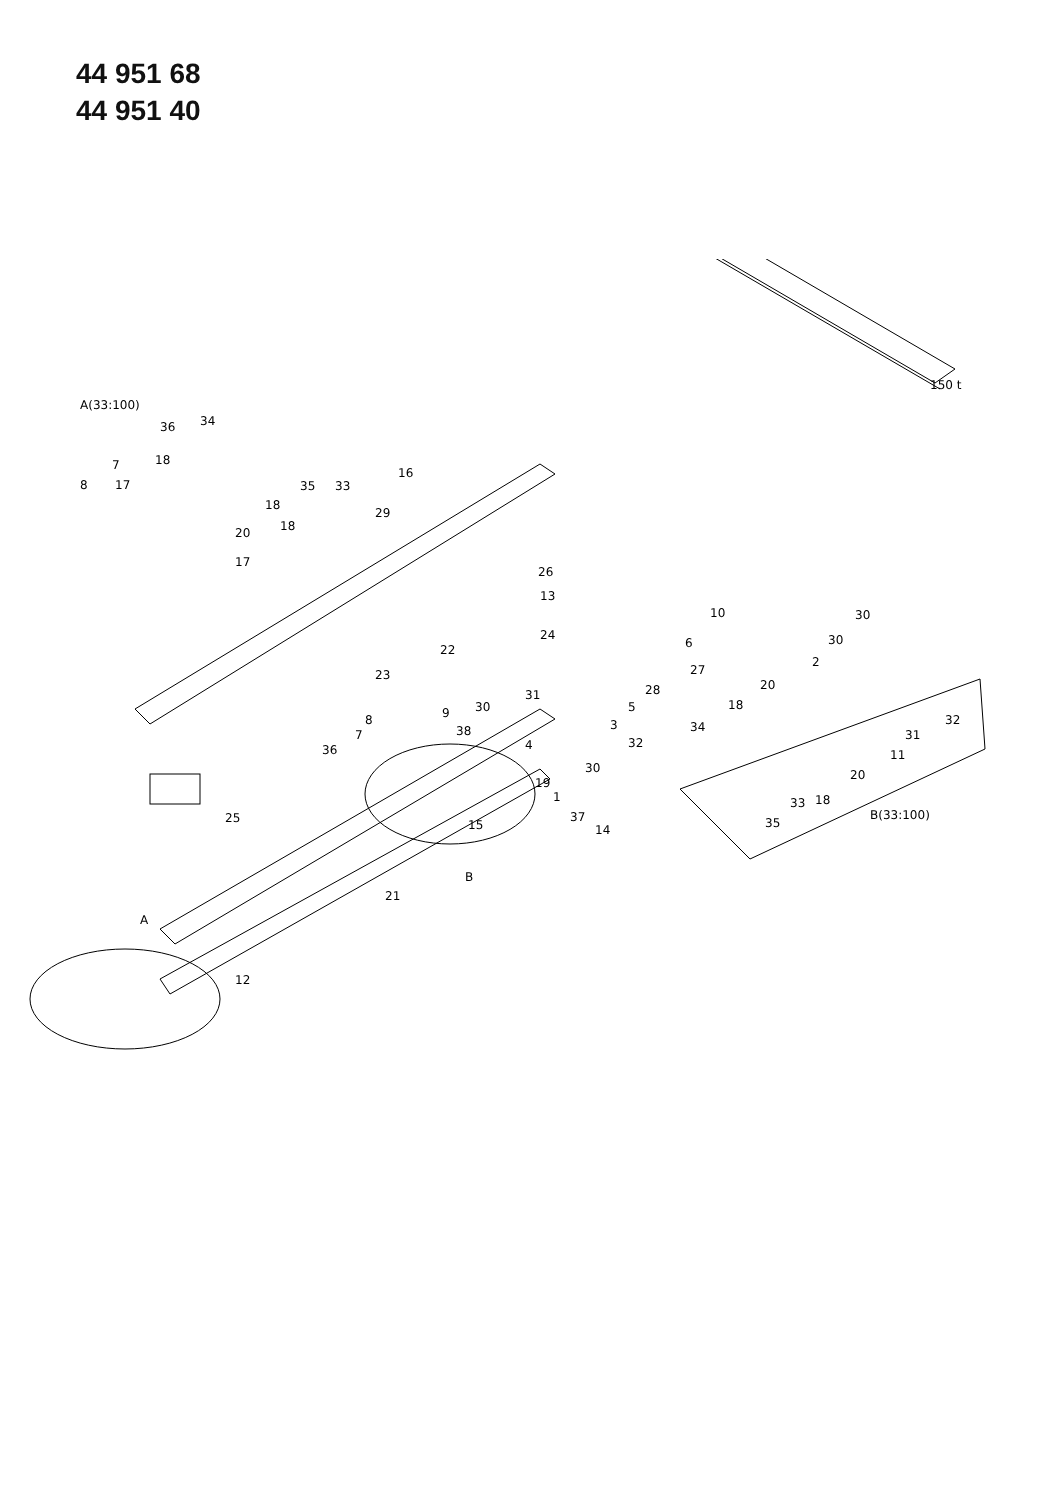44 951 68
44 951 40
A(33:100)
B(33:100)
36
34
7
18
8
17
35
33
18
18
20
17
16
29
26
13
10
22
24
6
23
27
28
31
30
5
8
9
7
36
38
3
32
4
30
19
1
37
15
14
25
B
21
A
12
30
30
2
20
18
34
32
31
11
20
18
33
35
150 t